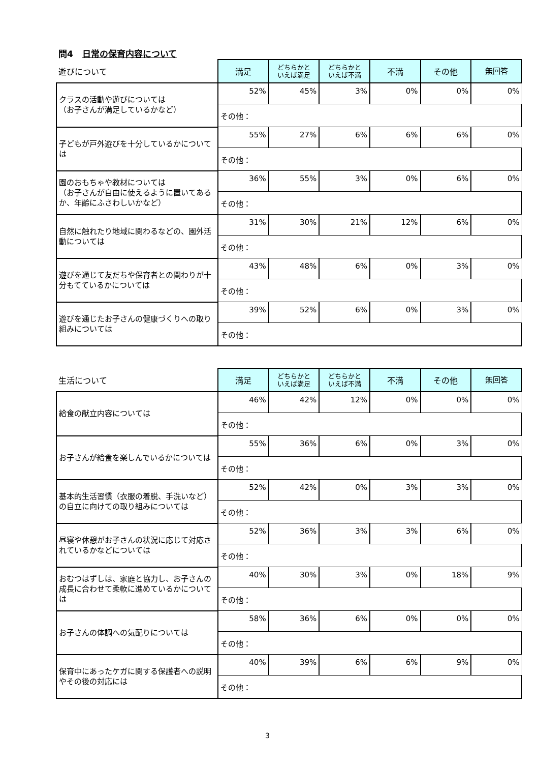問4 日常の保育内容について
| 遊びについて | 満足 | どちらかと いえば満足 | どちらかと いえば不満 | 不満 | その他 | 無回答 |
| --- | --- | --- | --- | --- | --- | --- |
| クラスの活動や遊びについては （お子さんが満足しているかなど） | 52% | 45% | 3% | 0% | 0% | 0% |
| | その他： | | | | | |
| 子どもが戸外遊びを十分しているかについては | 55% | 27% | 6% | 6% | 6% | 0% |
| | その他： | | | | | |
| 園のおもちゃや教材については （お子さんが自由に使えるように置いてあるか、年齢にふさわしいかなど） | 36% | 55% | 3% | 0% | 6% | 0% |
| | その他： | | | | | |
| 自然に触れたり地域に関わるなどの、園外活動については | 31% | 30% | 21% | 12% | 6% | 0% |
| | その他： | | | | | |
| 遊びを通じて友だちや保育者との関わりが十分もてているかについては | 43% | 48% | 6% | 0% | 3% | 0% |
| | その他： | | | | | |
| 遊びを通じたお子さんの健康づくりへの取り組みについては | 39% | 52% | 6% | 0% | 3% | 0% |
| | その他： | | | | | |
| 生活について | 満足 | どちらかと いえば満足 | どちらかと いえば不満 | 不満 | その他 | 無回答 |
| --- | --- | --- | --- | --- | --- | --- |
| 給食の献立内容については | 46% | 42% | 12% | 0% | 0% | 0% |
| | その他： | | | | | |
| お子さんが給食を楽しんでいるかについては | 55% | 36% | 6% | 0% | 3% | 0% |
| | その他： | | | | | |
| 基本的生活習慣（衣服の着脱、手洗いなど）の自立に向けての取り組みについては | 52% | 42% | 0% | 3% | 3% | 0% |
| | その他： | | | | | |
| 昼寝や休憩がお子さんの状況に応じて対応されているかなどについては | 52% | 36% | 3% | 3% | 6% | 0% |
| | その他： | | | | | |
| おむつはずしは、家庭と協力し、お子さんの成長に合わせて柔軟に進めているかについては | 40% | 30% | 3% | 0% | 18% | 9% |
| | その他： | | | | | |
| お子さんの体調への気配りについては | 58% | 36% | 6% | 0% | 0% | 0% |
| | その他： | | | | | |
| 保育中にあったケガに関する保護者への説明やその後の対応には | 40% | 39% | 6% | 6% | 9% | 0% |
| | その他： | | | | | |
3